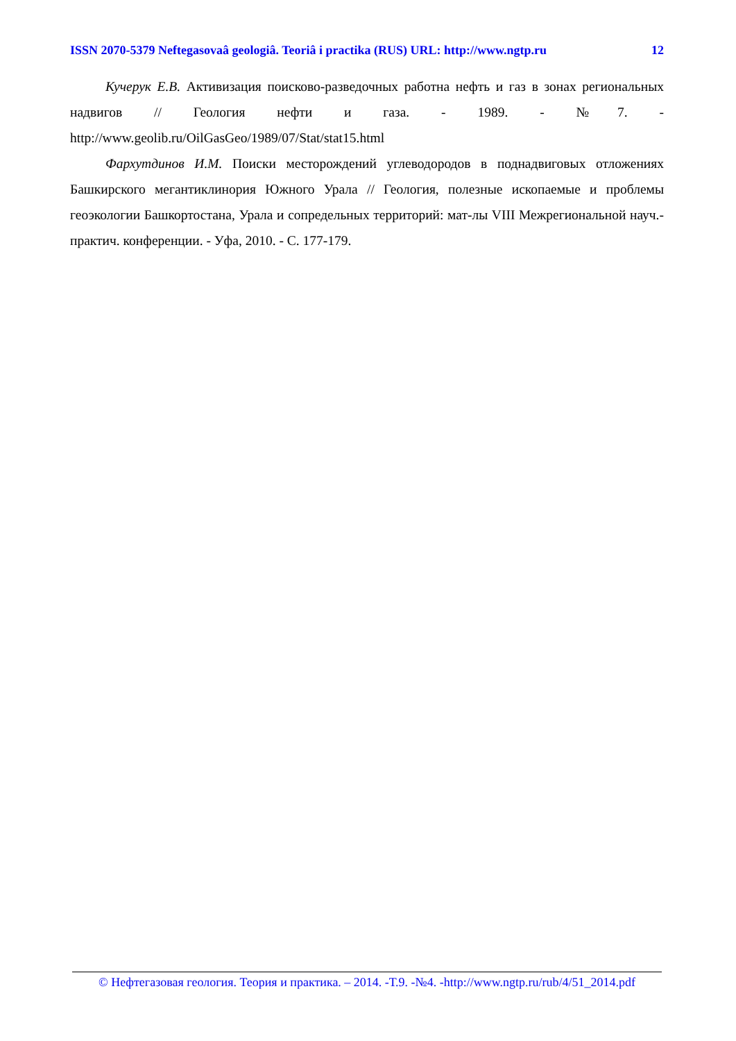ISSN 2070-5379 Neftegasovaâ geologiâ. Teoriâ i practika (RUS) URL: http://www.ngtp.ru 12
Кучерук Е.В. Активизация поисково-разведочных работна нефть и газ в зонах региональных надвигов // Геология нефти и газа. - 1989. - №7. - http://www.geolib.ru/OilGasGeo/1989/07/Stat/stat15.html
Фархутдинов И.М. Поиски месторождений углеводородов в поднадвиговых отложениях Башкирского мегантиклинория Южного Урала // Геология, полезные ископаемые и проблемы геоэкологии Башкортостана, Урала и сопредельных территорий: мат-лы VIII Межрегиональной науч.-практич. конференции. - Уфа, 2010. - С. 177-179.
© Нефтегазовая геология. Теория и практика. – 2014. -Т.9. -№4. -http://www.ngtp.ru/rub/4/51_2014.pdf